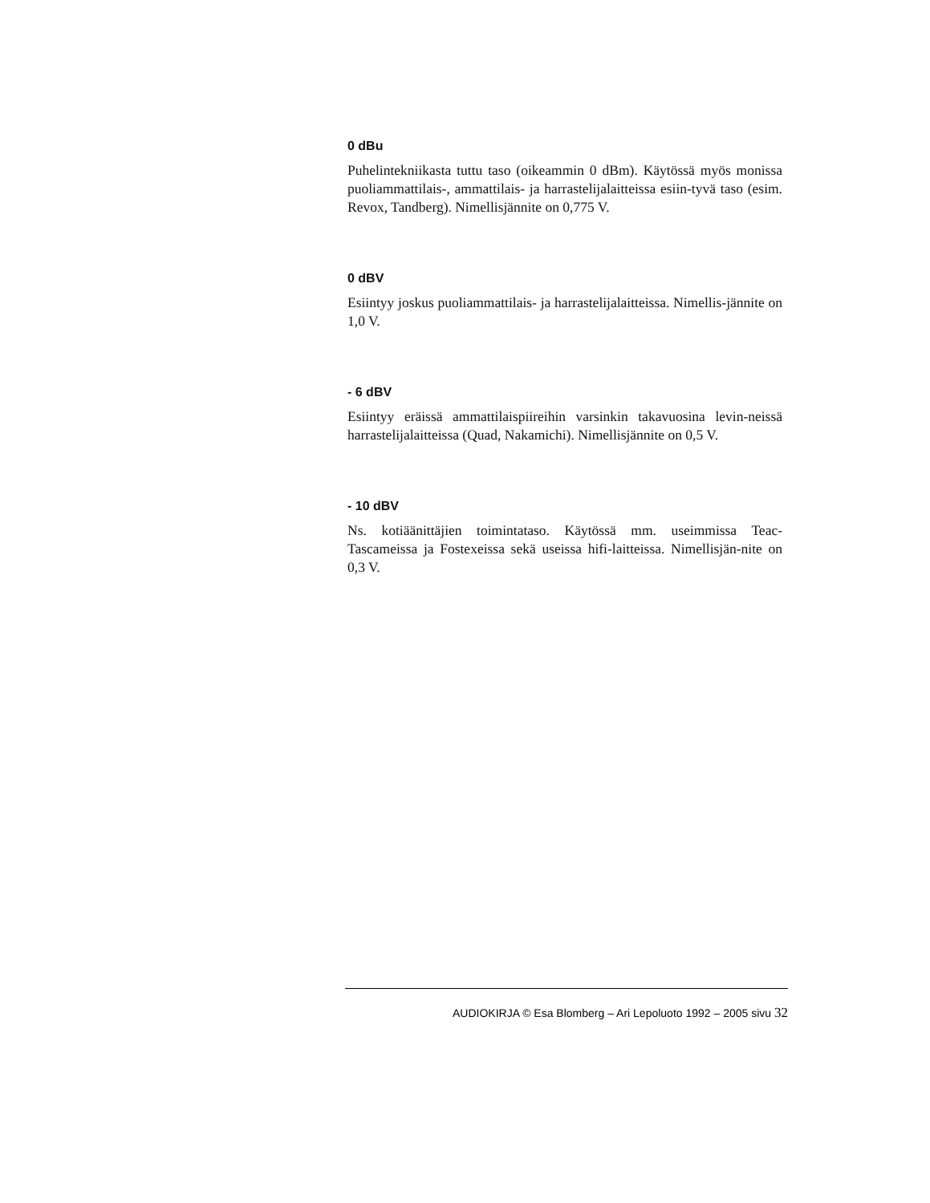0 dBu
Puhelintekniikasta tuttu taso (oikeammin 0 dBm). Käytössä myös monissa puoliammattilais-, ammattilais- ja harrastelijalaitteissa esiin-tyvä taso (esim. Revox, Tandberg). Nimellisjännite on 0,775 V.
0 dBV
Esiintyy joskus puoliammattilais- ja harrastelijalaitteissa. Nimellis-jännite on 1,0 V.
- 6 dBV
Esiintyy eräissä ammattilaispiireihin varsinkin takavuosina levin-neissä harrastelijalaitteissa (Quad, Nakamichi). Nimellisjännite on 0,5 V.
- 10 dBV
Ns. kotiäänittäjien toimintataso. Käytössä mm. useimmissa Teac-Tascameissa ja Fostexeissa sekä useissa hifi-laitteissa. Nimellisjän-nite on 0,3 V.
AUDIOKIRJA © Esa Blomberg – Ari Lepoluoto 1992 – 2005 sivu 32